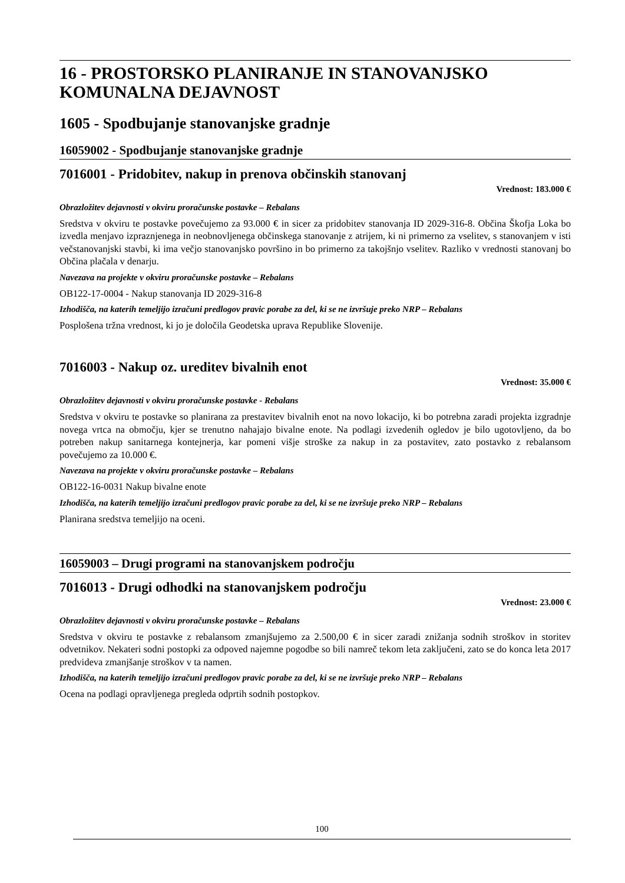16 - PROSTORSKO PLANIRANJE IN STANOVANJSKO KOMUNALNA DEJAVNOST
1605 - Spodbujanje stanovanjske gradnje
16059002 - Spodbujanje stanovanjske gradnje
7016001 - Pridobitev, nakup in prenova občinskih stanovanj
Vrednost: 183.000 €
Obrazložitev dejavnosti v okviru proračunske postavke – Rebalans
Sredstva v okviru te postavke povečujemo za 93.000 € in sicer za pridobitev stanovanja ID 2029-316-8. Občina Škofja Loka bo izvedla menjavo izpraznjenega in neobnovljenega občinskega stanovanje z atrijem, ki ni primerno za vselitev, s stanovanjem v isti večstanovanjski stavbi, ki ima večjo stanovanjsko površino in bo primerno za takojšnjo vselitev. Razliko v vrednosti stanovanj bo Občina plačala v denarju.
Navezava na projekte v okviru proračunske postavke – Rebalans
OB122-17-0004 - Nakup stanovanja ID 2029-316-8
Izhodišča, na katerih temeljijo izračuni predlogov pravic porabe za del, ki se ne izvršuje preko NRP – Rebalans
Posplošena tržna vrednost, ki jo je določila Geodetska uprava Republike Slovenije.
7016003 - Nakup oz. ureditev bivalnih enot
Vrednost: 35.000 €
Obrazložitev dejavnosti v okviru proračunske postavke - Rebalans
Sredstva v okviru te postavke so planirana za prestavitev bivalnih enot na novo lokacijo, ki bo potrebna zaradi projekta izgradnje novega vrtca na območju, kjer se trenutno nahajajo bivalne enote. Na podlagi izvedenih ogledov je bilo ugotovljeno, da bo potreben nakup sanitarnega kontejnerja, kar pomeni višje stroške za nakup in za postavitev, zato postavko z rebalansom povečujemo za 10.000 €.
Navezava na projekte v okviru proračunske postavke – Rebalans
OB122-16-0031 Nakup bivalne enote
Izhodišča, na katerih temeljijo izračuni predlogov pravic porabe za del, ki se ne izvršuje preko NRP – Rebalans
Planirana sredstva temeljijo na oceni.
16059003 – Drugi programi na stanovanjskem področju
7016013 - Drugi odhodki na stanovanjskem področju
Vrednost: 23.000 €
Obrazložitev dejavnosti v okviru proračunske postavke – Rebalans
Sredstva v okviru te postavke z rebalansom zmanjšujemo za 2.500,00 € in sicer zaradi znižanja sodnih stroškov in storitev odvetnikov. Nekateri sodni postopki za odpoved najemne pogodbe so bili namreč tekom leta zaključeni, zato se do konca leta 2017 predvideva zmanjšanje stroškov v ta namen.
Izhodišča, na katerih temeljijo izračuni predlogov pravic porabe za del, ki se ne izvršuje preko NRP – Rebalans
Ocena na podlagi opravljenega pregleda odprtih sodnih postopkov.
100